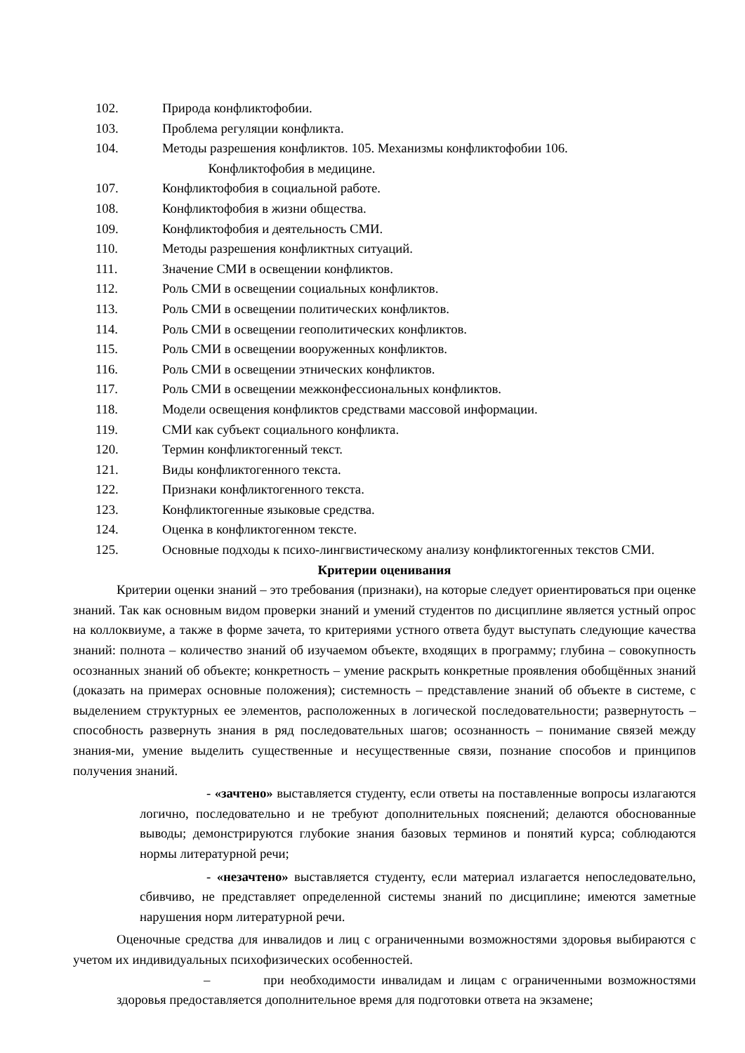102. Природа конфликтофобии.
103. Проблема регуляции конфликта.
104. Методы разрешения конфликтов. 105. Механизмы конфликтофобии 106.
Конфликтофобия в медицине.
107. Конфликтофобия в социальной работе.
108. Конфликтофобия в жизни общества.
109. Конфликтофобия и деятельность СМИ.
110. Методы разрешения конфликтных ситуаций.
111. Значение СМИ в освещении конфликтов.
112. Роль СМИ в освещении социальных конфликтов.
113. Роль СМИ в освещении политических конфликтов.
114. Роль СМИ в освещении геополитических конфликтов.
115. Роль СМИ в освещении вооруженных конфликтов.
116. Роль СМИ в освещении этнических конфликтов.
117. Роль СМИ в освещении межконфессиональных конфликтов.
118. Модели освещения конфликтов средствами массовой информации.
119. СМИ как субъект социального конфликта.
120. Термин конфликтогенный текст.
121. Виды конфликтогенного текста.
122. Признаки конфликтогенного текста.
123. Конфликтогенные языковые средства.
124. Оценка в конфликтогенном тексте.
125. Основные подходы к психо-лингвистическому анализу конфликтогенных текстов СМИ.
Критерии оценивания
Критерии оценки знаний – это требования (признаки), на которые следует ориентироваться при оценке знаний. Так как основным видом проверки знаний и умений студентов по дисциплине является устный опрос на коллоквиуме, а также в форме зачета, то критериями устного ответа будут выступать следующие качества знаний: полнота – количество знаний об изучаемом объекте, входящих в программу; глубина – совокупность осознанных знаний об объекте; конкретность – умение раскрыть конкретные проявления обобщённых знаний (доказать на примерах основные положения); системность – представление знаний об объекте в системе, с выделением структурных ее элементов, расположенных в логической последовательности; развернутость – способность развернуть знания в ряд последовательных шагов; осознанность – понимание связей между знания-ми, умение выделить существенные и несущественные связи, познание способов и принципов получения знаний.
- «зачтено» выставляется студенту, если ответы на поставленные вопросы излагаются логично, последовательно и не требуют дополнительных пояснений; делаются обоснованные выводы; демонстрируются глубокие знания базовых терминов и понятий курса; соблюдаются нормы литературной речи;
- «незачтено» выставляется студенту, если материал излагается непоследовательно, сбивчиво, не представляет определенной системы знаний по дисциплине; имеются заметные нарушения норм литературной речи.
Оценочные средства для инвалидов и лиц с ограниченными возможностями здоровья выбираются с учетом их индивидуальных психофизических особенностей.
– при необходимости инвалидам и лицам с ограниченными возможностями здоровья предоставляется дополнительное время для подготовки ответа на экзамене;